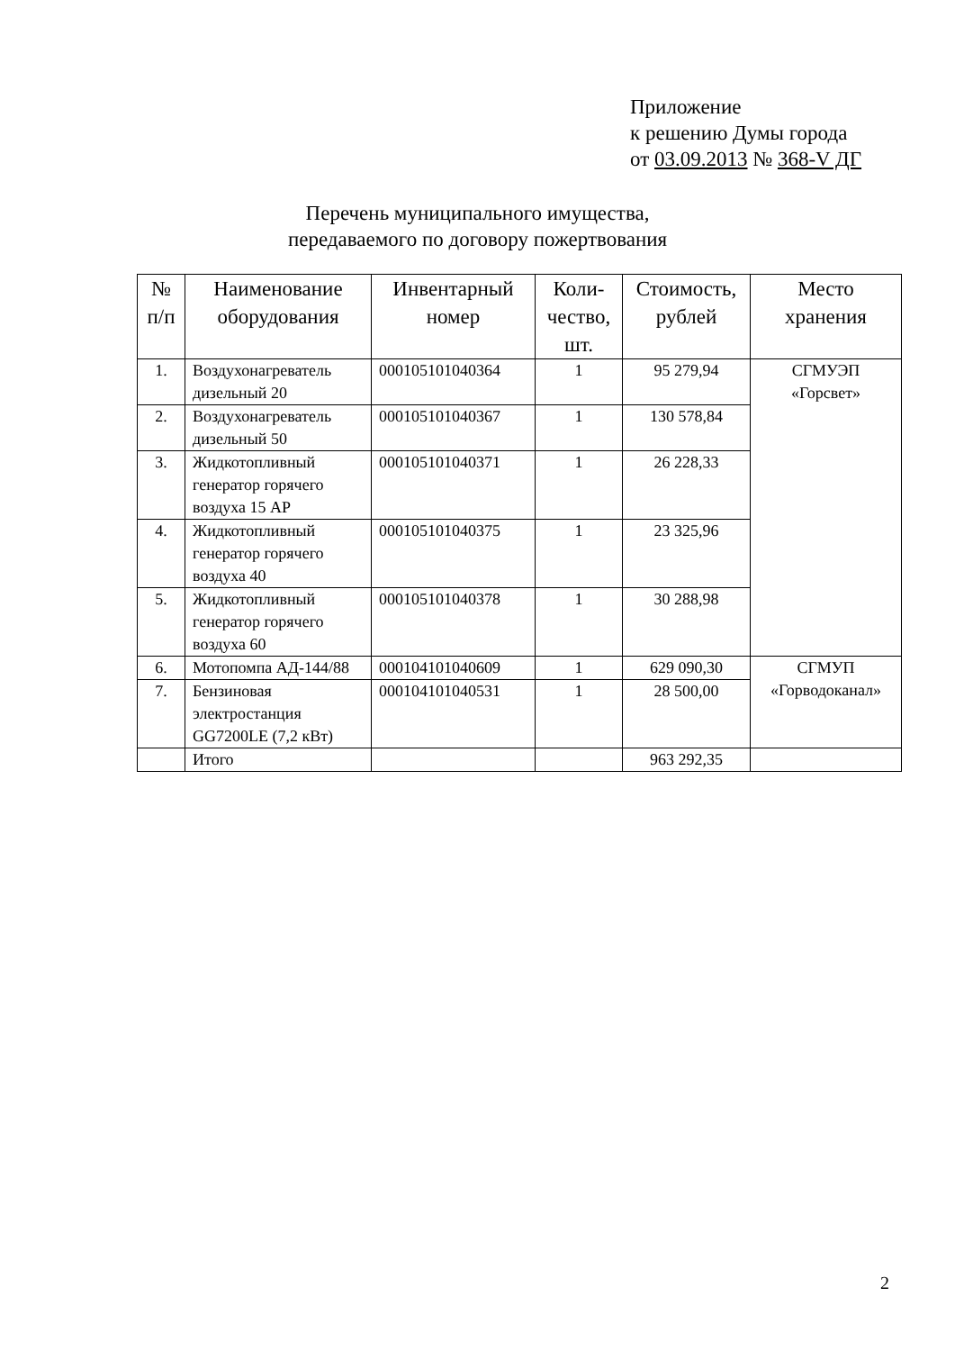Приложение
к решению Думы города
от 03.09.2013 № 368-V ДГ
Перечень муниципального имущества,
передаваемого по договору пожертвования
| № п/п | Наименование оборудования | Инвентарный номер | Коли-чество, шт. | Стоимость, рублей | Место хранения |
| --- | --- | --- | --- | --- | --- |
| 1. | Воздухонагреватель дизельный 20 | 000105101040364 | 1 | 95 279,94 | СГМУЭП «Горсвет» |
| 2. | Воздухонагреватель дизельный 50 | 000105101040367 | 1 | 130 578,84 | |
| 3. | Жидкотопливный генератор горячего воздуха 15 AP | 000105101040371 | 1 | 26 228,33 | |
| 4. | Жидкотопливный генератор горячего воздуха 40 | 000105101040375 | 1 | 23 325,96 | |
| 5. | Жидкотопливный генератор горячего воздуха 60 | 000105101040378 | 1 | 30 288,98 | |
| 6. | Мотопомпа АД-144/88 | 000104101040609 | 1 | 629 090,30 | СГМУП «Горводоканал» |
| 7. | Бензиновая электростанция GG7200LE (7,2 кВт) | 000104101040531 | 1 | 28 500,00 | |
| | Итого | | | 963 292,35 | |
2